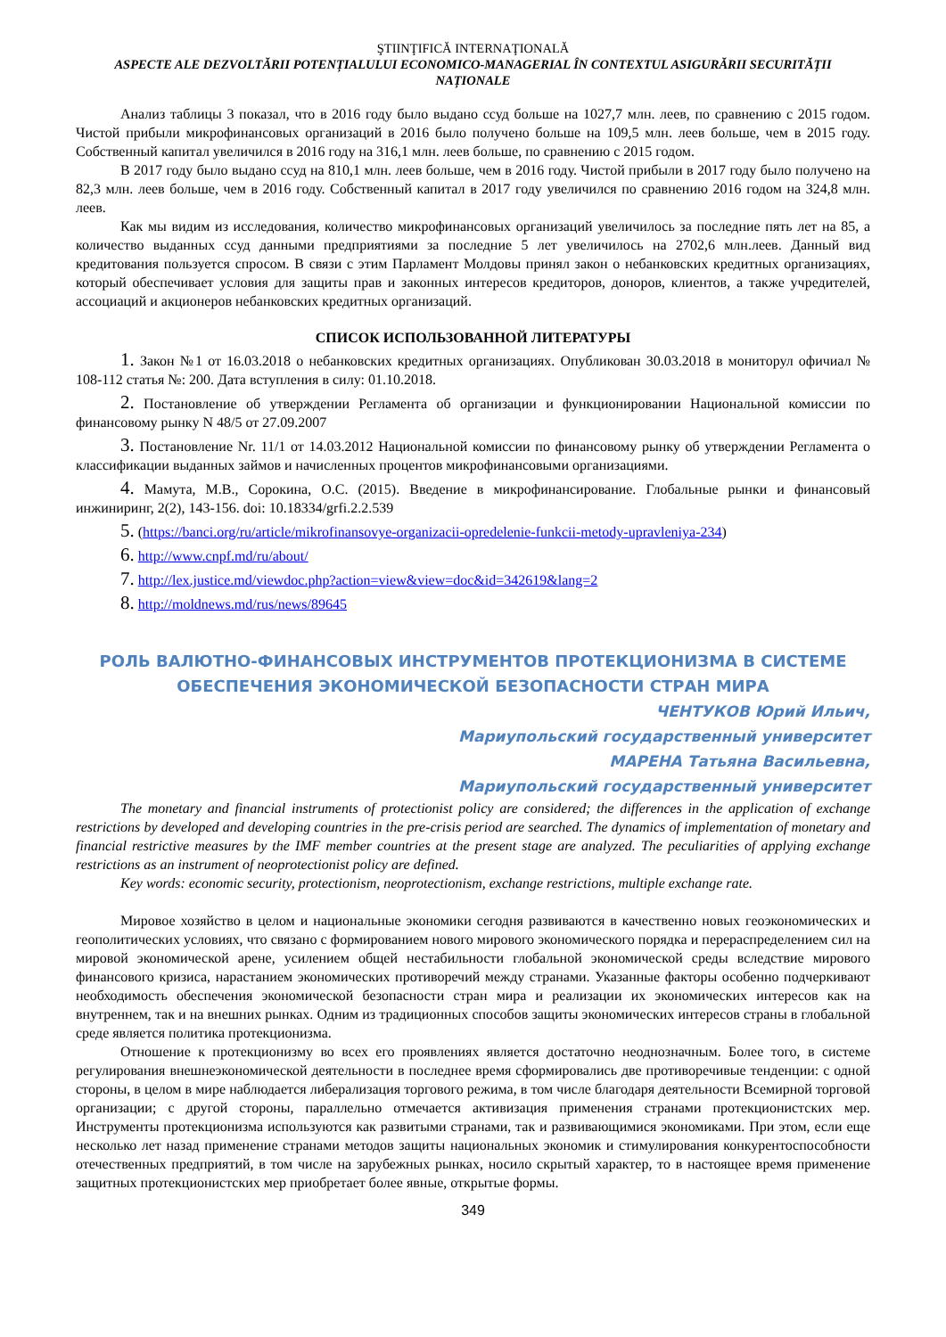ŞTIINŢIFICĂ INTERNAŢIONALĂ
ASPECTE ALE DEZVOLTĂRII POTENȚIALULUI ECONOMICO-MANAGERIAL ÎN CONTEXTUL ASIGURĂRII SECURITĂȚII NAȚIONALE
Анализ таблицы 3 показал, что в 2016 году было выдано ссуд больше на 1027,7 млн. леев, по сравнению с 2015 годом. Чистой прибыли микрофинансовых организаций в 2016 было получено больше на 109,5 млн. леев больше, чем в 2015 году. Собственный капитал увеличился в 2016 году на 316,1 млн. леев больше, по сравнению с 2015 годом.
В 2017 году было выдано ссуд на 810,1 млн. леев больше, чем в 2016 году. Чистой прибыли в 2017 году было получено на 82,3 млн. леев больше, чем в 2016 году. Собственный капитал в 2017 году увеличился по сравнению 2016 годом на 324,8 млн. леев.
Как мы видим из исследования, количество микрофинансовых организаций увеличилось за последние пять лет на 85, а количество выданных ссуд данными предприятиями за последние 5 лет увеличилось на 2702,6 млн.леев. Данный вид кредитования пользуется спросом. В связи с этим Парламент Молдовы принял закон о небанковских кредитных организациях, который обеспечивает условия для защиты прав и законных интересов кредиторов, доноров, клиентов, а также учредителей, ассоциаций и акционеров небанковских кредитных организаций.
СПИСОК ИСПОЛЬЗОВАННОЙ ЛИТЕРАТУРЫ
1. Закон №1 от 16.03.2018 о небанковских кредитных организациях. Опубликован 30.03.2018 в мониторул офичиал № 108-112 статья №: 200. Дата вступления в силу: 01.10.2018.
2. Постановление об утверждении Регламента об организации и функционировании Национальной комиссии по финансовому рынку N 48/5 от 27.09.2007
3. Постановление Nr. 11/1 от 14.03.2012 Национальной комиссии по финансовому рынку об утверждении Регламента о классификации выданных займов и начисленных процентов микрофинансовыми организациями.
4. Мамута, М.В., Сорокина, О.С. (2015). Введение в микрофинансирование. Глобальные рынки и финансовый инжиниринг, 2(2), 143-156. doi: 10.18334/grfi.2.2.539
5. (https://banci.org/ru/article/mikrofinansovye-organizacii-opredelenie-funkcii-metody-upravleniya-234)
6. http://www.cnpf.md/ru/about/
7. http://lex.justice.md/viewdoc.php?action=view&view=doc&id=342619&lang=2
8. http://moldnews.md/rus/news/89645
РОЛЬ ВАЛЮТНО-ФИНАНСОВЫХ ИНСТРУМЕНТОВ ПРОТЕКЦИОНИЗМА В СИСТЕМЕ ОБЕСПЕЧЕНИЯ ЭКОНОМИЧЕСКОЙ БЕЗОПАСНОСТИ СТРАН МИРА
ЧЕНТУКОВ Юрий Ильич,
Мариупольский государственный университет
МАРЕНА Татьяна Васильевна,
Мариупольский государственный университет
The monetary and financial instruments of protectionist policy are considered; the differences in the application of exchange restrictions by developed and developing countries in the pre-crisis period are searched. The dynamics of implementation of monetary and financial restrictive measures by the IMF member countries at the present stage are analyzed. The peculiarities of applying exchange restrictions as an instrument of neoprotectionist policy are defined.
Key words: economic security, protectionism, neoprotectionism, exchange restrictions, multiple exchange rate.
Мировое хозяйство в целом и национальные экономики сегодня развиваются в качественно новых геоэкономических и геополитических условиях, что связано с формированием нового мирового экономического порядка и перераспределением сил на мировой экономической арене, усилением общей нестабильности глобальной экономической среды вследствие мирового финансового кризиса, нарастанием экономических противоречий между странами. Указанные факторы особенно подчеркивают необходимость обеспечения экономической безопасности стран мира и реализации их экономических интересов как на внутреннем, так и на внешних рынках. Одним из традиционных способов защиты экономических интересов страны в глобальной среде является политика протекционизма.
Отношение к протекционизму во всех его проявлениях является достаточно неоднозначным. Более того, в системе регулирования внешнеэкономической деятельности в последнее время сформировались две противоречивые тенденции: с одной стороны, в целом в мире наблюдается либерализация торгового режима, в том числе благодаря деятельности Всемирной торговой организации; с другой стороны, параллельно отмечается активизация применения странами протекционистских мер. Инструменты протекционизма используются как развитыми странами, так и развивающимися экономиками. При этом, если еще несколько лет назад применение странами методов защиты национальных экономик и стимулирования конкурентоспособности отечественных предприятий, в том числе на зарубежных рынках, носило скрытый характер, то в настоящее время применение защитных протекционистских мер приобретает более явные, открытые формы.
349